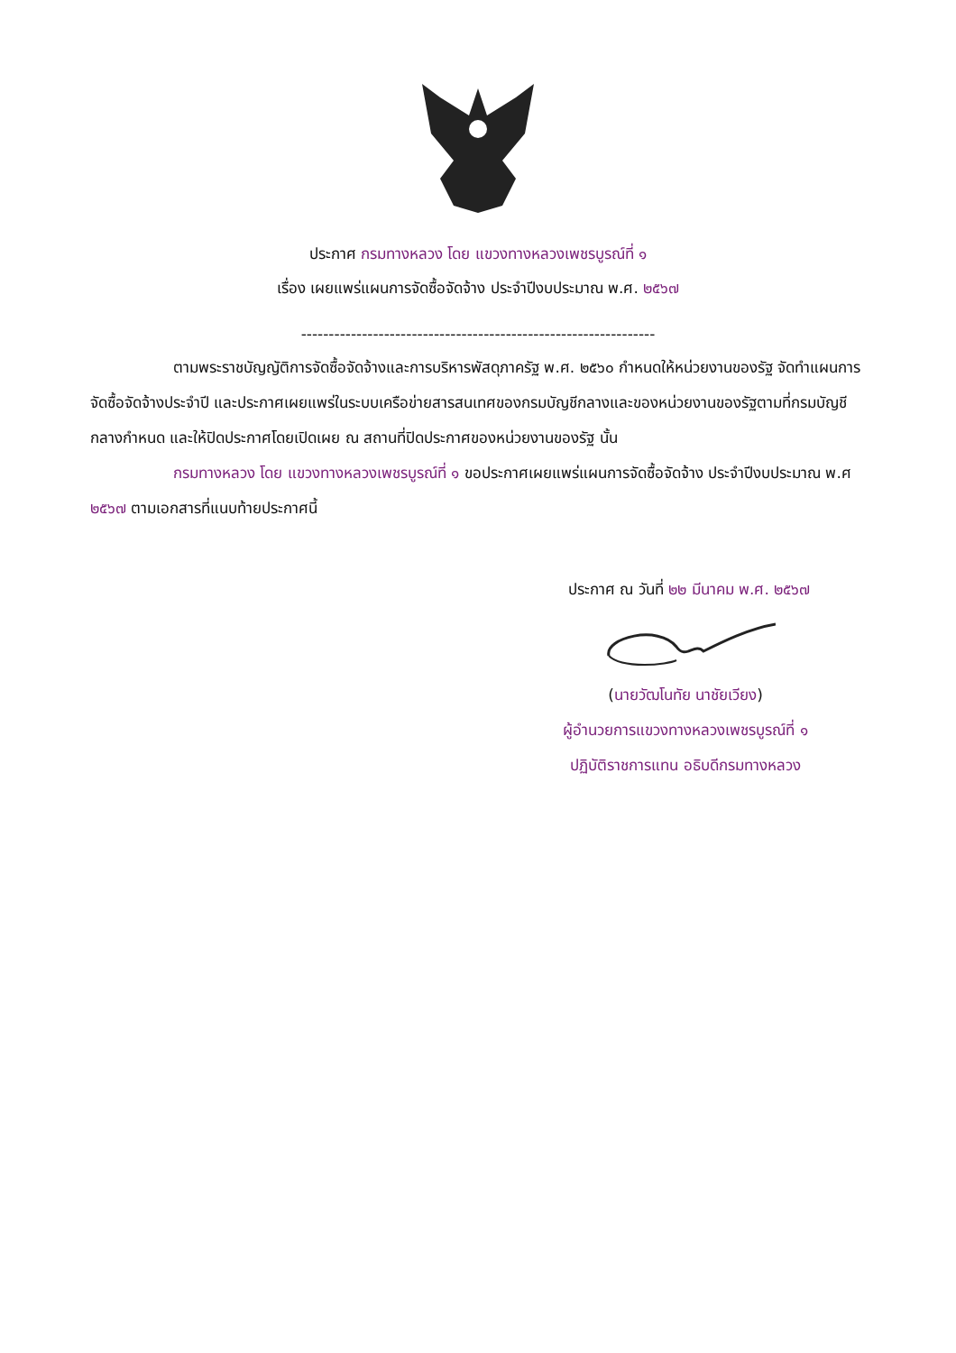ประกาศ กรมทางหลวง โดย แขวงทางหลวงเพชรบูรณ์ที่ ๑
เรื่อง เผยแพร่แผนการจัดซื้อจัดจ้าง ประจำปีงบประมาณ พ.ศ. ๒๕๖๗
----------------------------------------------------------------
ตามพระราชบัญญัติการจัดซื้อจัดจ้างและการบริหารพัสดุภาครัฐ พ.ศ. ๒๕๖๐ กำหนดให้หน่วยงานของรัฐ จัดทำแผนการจัดซื้อจัดจ้างประจำปี และประกาศเผยแพร่ในระบบเครือข่ายสารสนเทศของกรมบัญชีกลางและของหน่วยงานของรัฐตามที่กรมบัญชีกลางกำหนด และให้ปิดประกาศโดยเปิดเผย ณ สถานที่ปิดประกาศของหน่วยงานของรัฐ นั้น
กรมทางหลวง โดย แขวงทางหลวงเพชรบูรณ์ที่ ๑ ขอประกาศเผยแพร่แผนการจัดซื้อจัดจ้าง ประจำปีงบประมาณ พ.ศ ๒๕๖๗ ตามเอกสารที่แนบท้ายประกาศนี้
ประกาศ ณ วันที่ ๒๒ มีนาคม พ.ศ. ๒๕๖๗
(นายวัฒโนทัย นาชัยเวียง)
ผู้อำนวยการแขวงทางหลวงเพชรบูรณ์ที่ ๑
ปฏิบัติราชการแทน อธิบดีกรมทางหลวง